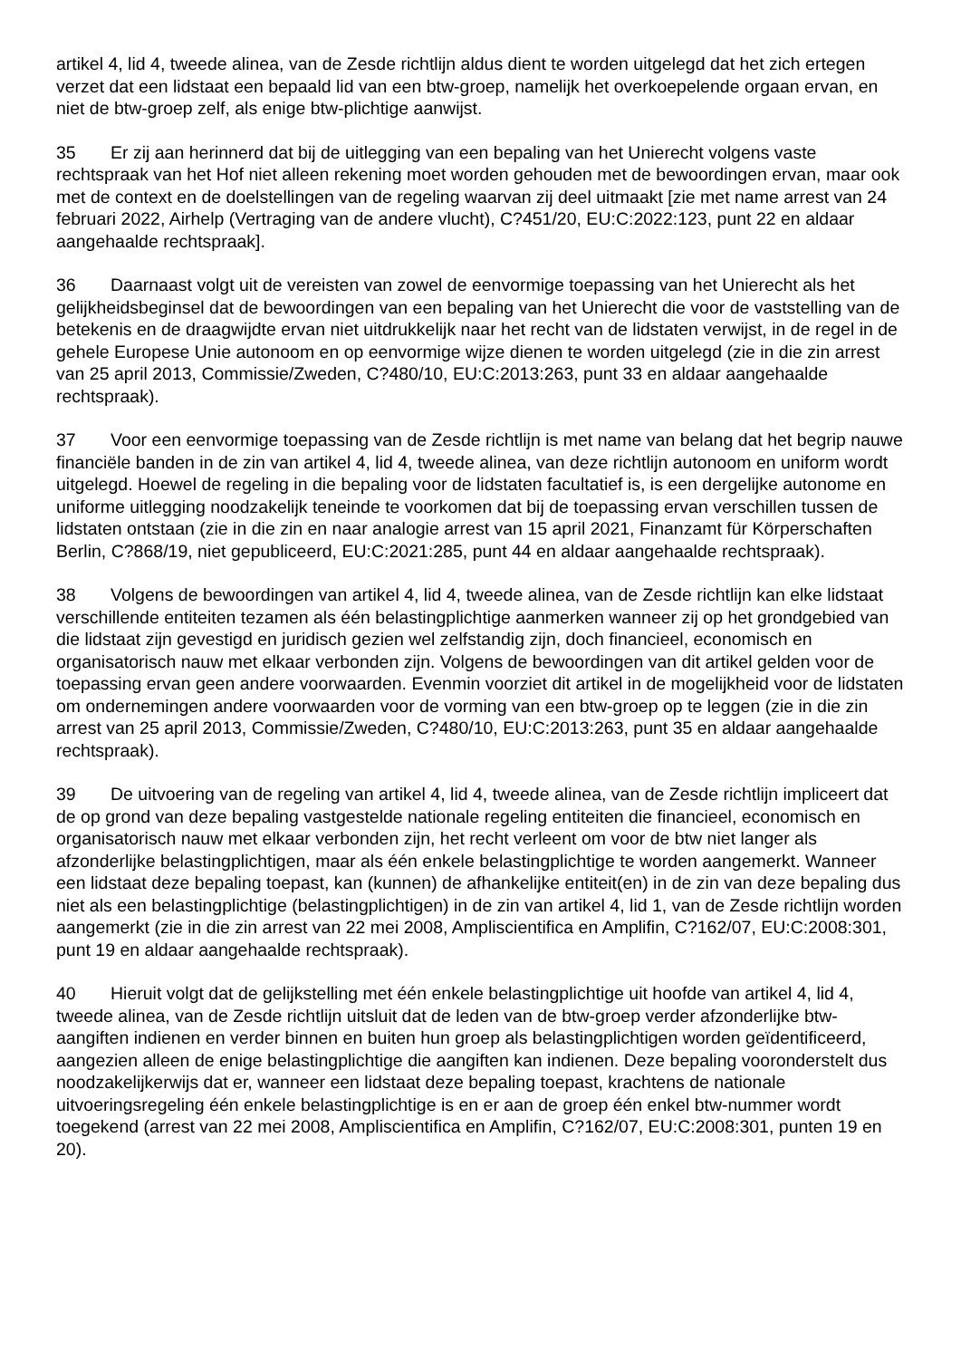artikel 4, lid 4, tweede alinea, van de Zesde richtlijn aldus dient te worden uitgelegd dat het zich ertegen verzet dat een lidstaat een bepaald lid van een btw-groep, namelijk het overkoepelende orgaan ervan, en niet de btw-groep zelf, als enige btw-plichtige aanwijst.
35 Er zij aan herinnerd dat bij de uitlegging van een bepaling van het Unierecht volgens vaste rechtspraak van het Hof niet alleen rekening moet worden gehouden met de bewoordingen ervan, maar ook met de context en de doelstellingen van de regeling waarvan zij deel uitmaakt [zie met name arrest van 24 februari 2022, Airhelp (Vertraging van de andere vlucht), C?451/20, EU:C:2022:123, punt 22 en aldaar aangehaalde rechtspraak].
36 Daarnaast volgt uit de vereisten van zowel de eenvormige toepassing van het Unierecht als het gelijkheidsbeginsel dat de bewoordingen van een bepaling van het Unierecht die voor de vaststelling van de betekenis en de draagwijdte ervan niet uitdrukkelijk naar het recht van de lidstaten verwijst, in de regel in de gehele Europese Unie autonoom en op eenvormige wijze dienen te worden uitgelegd (zie in die zin arrest van 25 april 2013, Commissie/Zweden, C?480/10, EU:C:2013:263, punt 33 en aldaar aangehaalde rechtspraak).
37 Voor een eenvormige toepassing van de Zesde richtlijn is met name van belang dat het begrip nauwe financiële banden in de zin van artikel 4, lid 4, tweede alinea, van deze richtlijn autonoom en uniform wordt uitgelegd. Hoewel de regeling in die bepaling voor de lidstaten facultatief is, is een dergelijke autonome en uniforme uitlegging noodzakelijk teneinde te voorkomen dat bij de toepassing ervan verschillen tussen de lidstaten ontstaan (zie in die zin en naar analogie arrest van 15 april 2021, Finanzamt für Körperschaften Berlin, C?868/19, niet gepubliceerd, EU:C:2021:285, punt 44 en aldaar aangehaalde rechtspraak).
38 Volgens de bewoordingen van artikel 4, lid 4, tweede alinea, van de Zesde richtlijn kan elke lidstaat verschillende entiteiten tezamen als één belastingplichtige aanmerken wanneer zij op het grondgebied van die lidstaat zijn gevestigd en juridisch gezien wel zelfstandig zijn, doch financieel, economisch en organisatorisch nauw met elkaar verbonden zijn. Volgens de bewoordingen van dit artikel gelden voor de toepassing ervan geen andere voorwaarden. Evenmin voorziet dit artikel in de mogelijkheid voor de lidstaten om ondernemingen andere voorwaarden voor de vorming van een btw-groep op te leggen (zie in die zin arrest van 25 april 2013, Commissie/Zweden, C?480/10, EU:C:2013:263, punt 35 en aldaar aangehaalde rechtspraak).
39 De uitvoering van de regeling van artikel 4, lid 4, tweede alinea, van de Zesde richtlijn impliceert dat de op grond van deze bepaling vastgestelde nationale regeling entiteiten die financieel, economisch en organisatorisch nauw met elkaar verbonden zijn, het recht verleent om voor de btw niet langer als afzonderlijke belastingplichtigen, maar als één enkele belastingplichtige te worden aangemerkt. Wanneer een lidstaat deze bepaling toepast, kan (kunnen) de afhankelijke entiteit(en) in de zin van deze bepaling dus niet als een belastingplichtige (belastingplichtigen) in de zin van artikel 4, lid 1, van de Zesde richtlijn worden aangemerkt (zie in die zin arrest van 22 mei 2008, Ampliscientifica en Amplifin, C?162/07, EU:C:2008:301, punt 19 en aldaar aangehaalde rechtspraak).
40 Hieruit volgt dat de gelijkstelling met één enkele belastingplichtige uit hoofde van artikel 4, lid 4, tweede alinea, van de Zesde richtlijn uitsluit dat de leden van de btw-groep verder afzonderlijke btw-aangiften indienen en verder binnen en buiten hun groep als belastingplichtigen worden geïdentificeerd, aangezien alleen de enige belastingplichtige die aangiften kan indienen. Deze bepaling vooronderstelt dus noodzakelijkerwijs dat er, wanneer een lidstaat deze bepaling toepast, krachtens de nationale uitvoeringsregeling één enkele belastingplichtige is en er aan de groep één enkel btw-nummer wordt toegekend (arrest van 22 mei 2008, Ampliscientifica en Amplifin, C?162/07, EU:C:2008:301, punten 19 en 20).